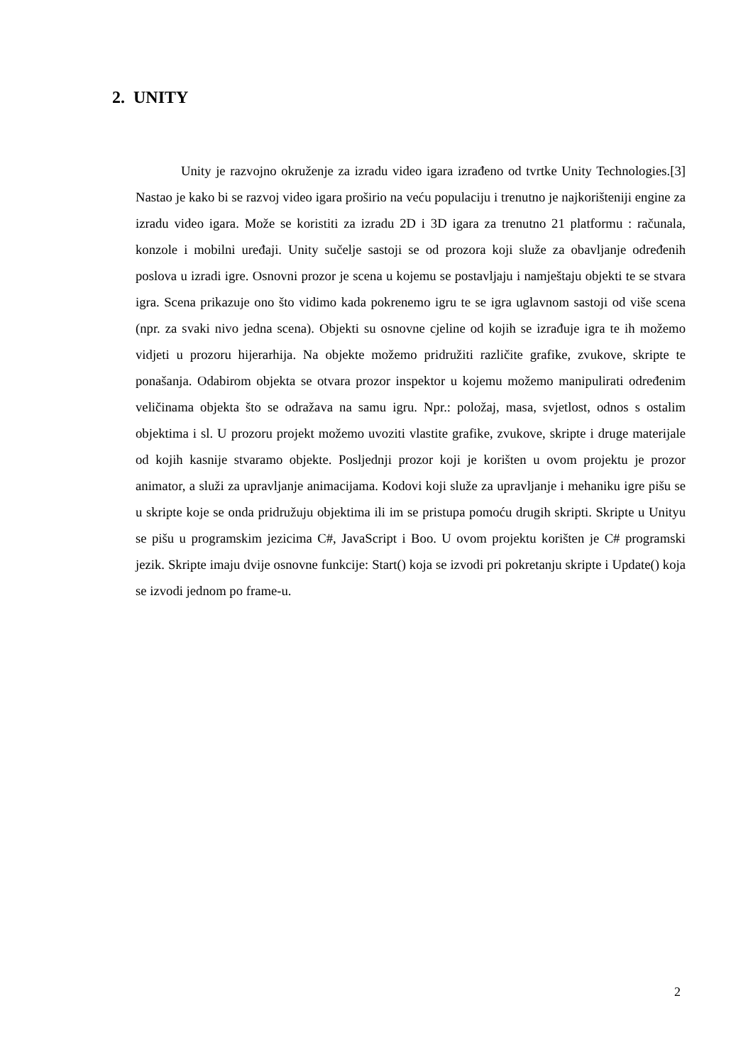2. UNITY
Unity je razvojno okruženje za izradu video igara izrađeno od tvrtke Unity Technologies.[3] Nastao je kako bi se razvoj video igara proširio na veću populaciju i trenutno je najkorišteniji engine za izradu video igara. Može se koristiti za izradu 2D i 3D igara za trenutno 21 platformu : računala, konzole i mobilni uređaji. Unity sučelje sastoji se od prozora koji služe za obavljanje određenih poslova u izradi igre. Osnovni prozor je scena u kojemu se postavljaju i namještaju objekti te se stvara igra. Scena prikazuje ono što vidimo kada pokrenemo igru te se igra uglavnom sastoji od više scena (npr. za svaki nivo jedna scena). Objekti su osnovne cjeline od kojih se izrađuje igra te ih možemo vidjeti u prozoru hijerarhija. Na objekte možemo pridružiti različite grafike, zvukove, skripte te ponašanja. Odabirom objekta se otvara prozor inspektor u kojemu možemo manipulirati određenim veličinama objekta što se odražava na samu igru. Npr.: položaj, masa, svjetlost, odnos s ostalim objektima i sl. U prozoru projekt možemo uvoziti vlastite grafike, zvukove, skripte i druge materijale od kojih kasnije stvaramo objekte. Posljednji prozor koji je korišten u ovom projektu je prozor animator, a služi za upravljanje animacijama. Kodovi koji služe za upravljanje i mehaniku igre pišu se u skripte koje se onda pridružuju objektima ili im se pristupa pomoću drugih skripti. Skripte u Unityu se pišu u programskim jezicima C#, JavaScript i Boo. U ovom projektu korišten je C# programski jezik. Skripte imaju dvije osnovne funkcije: Start() koja se izvodi pri pokretanju skripte i Update() koja se izvodi jednom po frame-u.
2